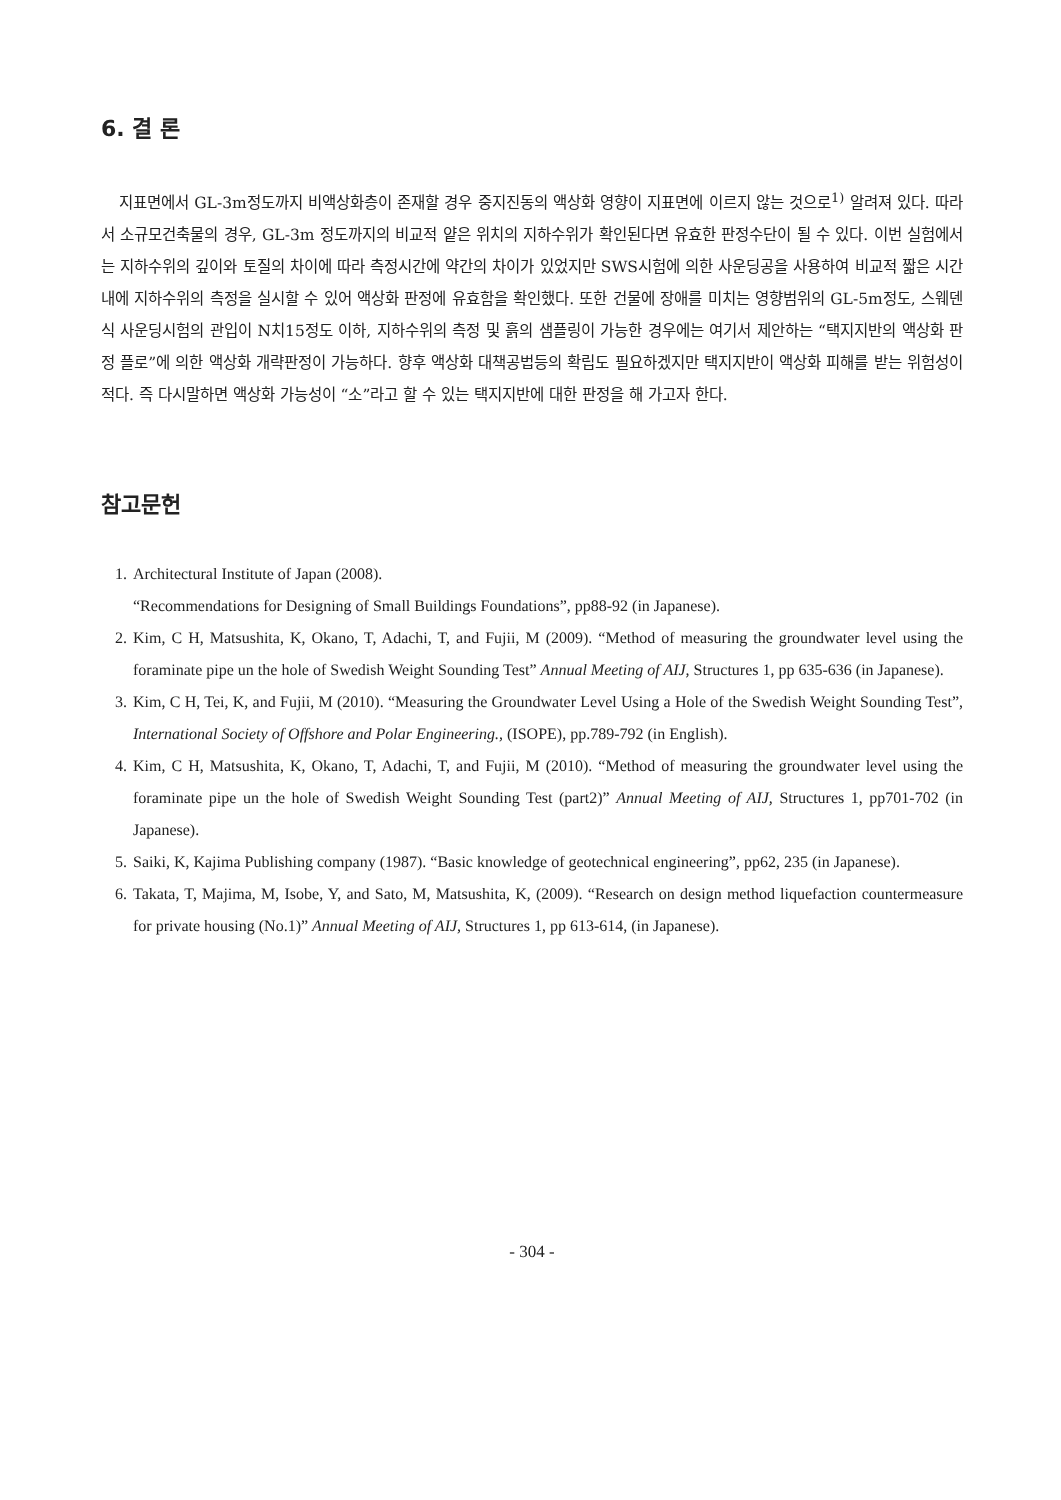6. 결 론
지표면에서 GL-3m정도까지 비액상화층이 존재할 경우 중지진동의 액상화 영향이 지표면에 이르지 않는 것으로<sup>1)</sup> 알려져 있다. 따라서 소규모건축물의 경우, GL-3m 정도까지의 비교적 얕은 위치의 지하수위가 확인된다면 유효한 판정수단이 될 수 있다. 이번 실험에서는 지하수위의 깊이와 토질의 차이에 따라 측정시간에 약간의 차이가 있었지만 SWS시험에 의한 사운딩공을 사용하여 비교적 짧은 시간 내에 지하수위의 측정을 실시할 수 있어 액상화 판정에 유효함을 확인했다. 또한 건물에 장애를 미치는 영향범위의 GL-5m정도, 스웨덴식 사운딩시험의 관입이 N치15정도 이하, 지하수위의 측정 및 흙의 샘플링이 가능한 경우에는 여기서 제안하는 “택지지반의 액상화 판정 플로”에 의한 액상화 개략판정이 가능하다. 향후 액상화 대책공법등의 확립도 필요하겠지만 택지지반이 액상화 피해를 받는 위험성이 적다. 즉 다시말하면 액상화 가능성이 “소”라고 할 수 있는 택지지반에 대한 판정을 해 가고자 한다.
참고문헌
1. Architectural Institute of Japan (2008).
“Recommendations for Designing of Small Buildings Foundations”, pp88-92 (in Japanese).
2. Kim, C H, Matsushita, K, Okano, T, Adachi, T, and Fujii, M (2009). “Method of measuring the groundwater level using the foraminate pipe un the hole of Swedish Weight Sounding Test” Annual Meeting of AIJ, Structures 1, pp 635-636 (in Japanese).
3. Kim, C H, Tei, K, and Fujii, M (2010). “Measuring the Groundwater Level Using a Hole of the Swedish Weight Sounding Test”, International Society of Offshore and Polar Engineering., (ISOPE), pp.789-792 (in English).
4. Kim, C H, Matsushita, K, Okano, T, Adachi, T, and Fujii, M (2010). “Method of measuring the groundwater level using the foraminate pipe un the hole of Swedish Weight Sounding Test (part2)” Annual Meeting of AIJ, Structures 1, pp701-702 (in Japanese).
5. Saiki, K, Kajima Publishing company (1987). “Basic knowledge of geotechnical engineering”, pp62, 235 (in Japanese).
6. Takata, T, Majima, M, Isobe, Y, and Sato, M, Matsushita, K, (2009). “Research on design method liquefaction countermeasure for private housing (No.1)” Annual Meeting of AIJ, Structures 1, pp 613-614, (in Japanese).
- 304 -